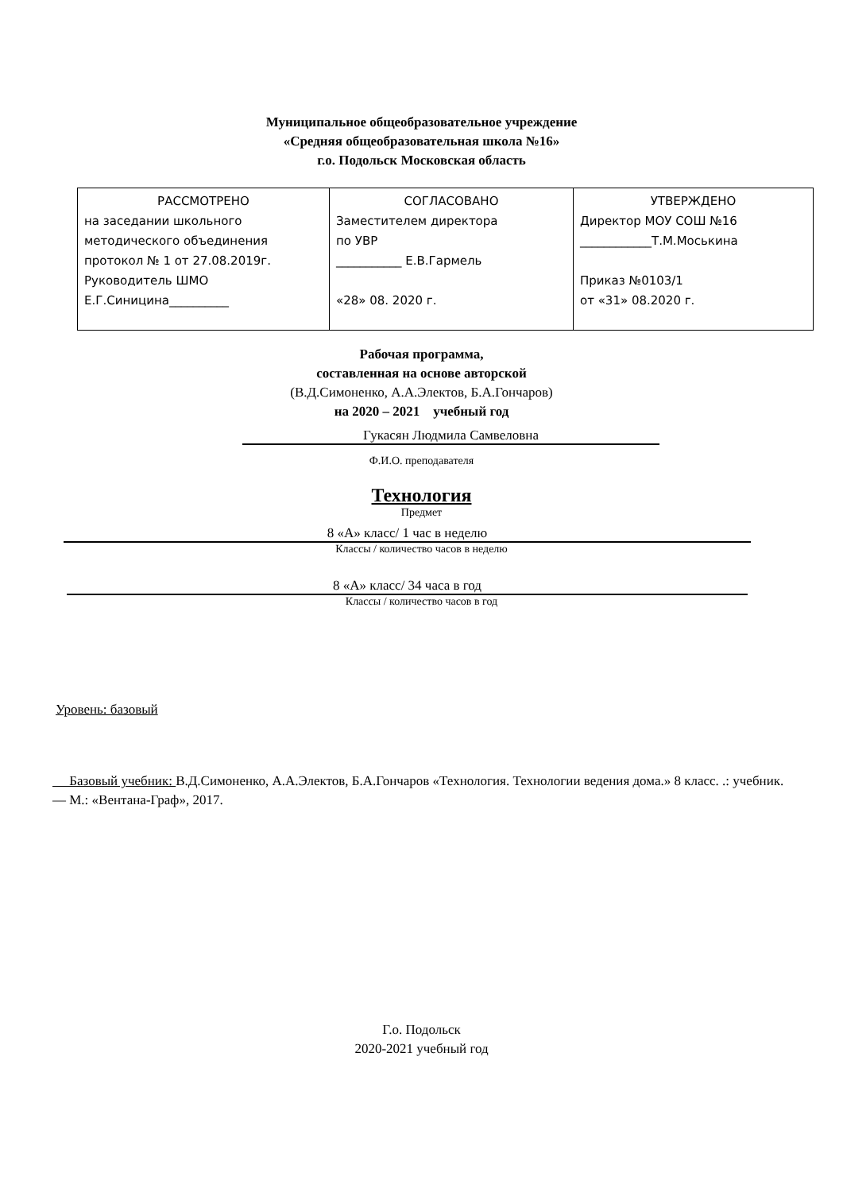Муниципальное общеобразовательное учреждение
«Средняя общеобразовательная школа №16»
г.о. Подольск Московская область
| РАССМОТРЕНО на заседании школьного методического объединения протокол № 1 от 27.08.2019г. Руководитель ШМО Е.Г.Синицина__________ | СОГЛАСОВАНО Заместителем директора по УВР ___________ Е.В.Гармель «28» 08. 2020 г. | УТВЕРЖДЕНО Директор МОУ СОШ №16 ____________Т.М.Моськина Приказ №0103/1 от «31» 08.2020 г. |
Рабочая программа,
составленная на основе авторской
(В.Д.Симоненко, А.А.Электов, Б.А.Гончаров)
на 2020 – 2021 учебный год
Гукасян Людмила Самвеловна
Ф.И.О. преподавателя
Технология
Предмет
8 «А» класс/ 1 час в неделю
Классы / количество часов в неделю
8 «А» класс/ 34 часа в год
Классы / количество часов в год
Уровень: базовый
Базовый учебник: В.Д.Симоненко, А.А.Электов, Б.А.Гончаров «Технология. Технологии ведения дома.» 8 класс. .: учебник. — М.: «Вентана-Граф», 2017.
Г.о. Подольск
2020-2021 учебный год